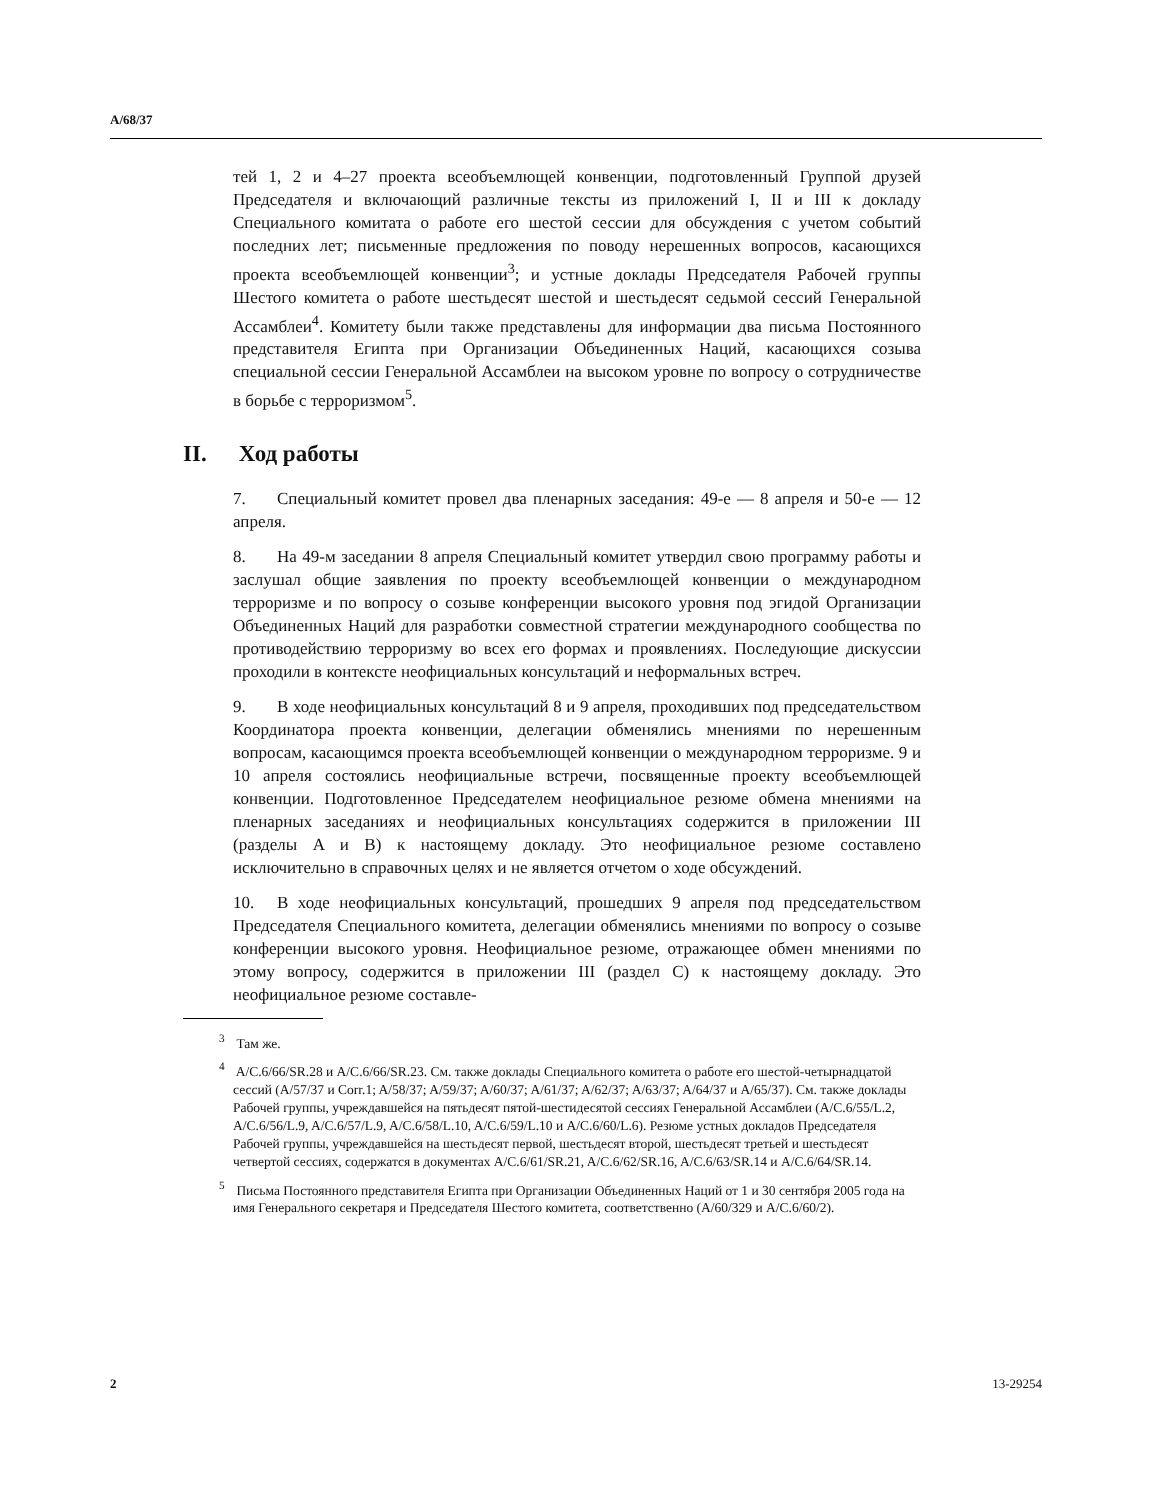A/68/37
тей 1, 2 и 4–27 проекта всеобъемлющей конвенции, подготовленный Группой друзей Председателя и включающий различные тексты из приложений I, II и III к докладу Специального комитата о работе его шестой сессии для обсуждения с учетом событий последних лет; письменные предложения по поводу нерешенных вопросов, касающихся проекта всеобъемлющей конвенции<sup>3</sup>; и устные доклады Председателя Рабочей группы Шестого комитета о работе шестьдесят шестой и шестьдесят седьмой сессий Генеральной Ассамблеи<sup>4</sup>. Комитету были также представлены для информации два письма Постоянного представителя Египта при Организации Объединенных Наций, касающихся созыва специальной сессии Генеральной Ассамблеи на высоком уровне по вопросу о сотрудничестве в борьбе с терроризмом<sup>5</sup>.
II. Ход работы
7. Специальный комитет провел два пленарных заседания: 49-е — 8 апреля и 50-е — 12 апреля.
8. На 49-м заседании 8 апреля Специальный комитет утвердил свою программу работы и заслушал общие заявления по проекту всеобъемлющей конвенции о международном терроризме и по вопросу о созыве конференции высокого уровня под эгидой Организации Объединенных Наций для разработки совместной стратегии международного сообщества по противодействию терроризму во всех его формах и проявлениях. Последующие дискуссии проходили в контексте неофициальных консультаций и неформальных встреч.
9. В ходе неофициальных консультаций 8 и 9 апреля, проходивших под председательством Координатора проекта конвенции, делегации обменялись мнениями по нерешенным вопросам, касающимся проекта всеобъемлющей конвенции о международном терроризме. 9 и 10 апреля состоялись неофициальные встречи, посвященные проекту всеобъемлющей конвенции. Подготовленное Председателем неофициальное резюме обмена мнениями на пленарных заседаниях и неофициальных консультациях содержится в приложении III (разделы A и B) к настоящему докладу. Это неофициальное резюме составлено исключительно в справочных целях и не является отчетом о ходе обсуждений.
10. В ходе неофициальных консультаций, прошедших 9 апреля под председательством Председателя Специального комитета, делегации обменялись мнениями по вопросу о созыве конференции высокого уровня. Неофициальное резюме, отражающее обмен мнениями по этому вопросу, содержится в приложении III (раздел С) к настоящему докладу. Это неофициальное резюме составле-
<sup>3</sup> Там же.
<sup>4</sup> A/C.6/66/SR.28 и A/C.6/66/SR.23. См. также доклады Специального комитета о работе его шестой-четырнадцатой сессий (A/57/37 и Corr.1; A/58/37; A/59/37; A/60/37; A/61/37; A/62/37; A/63/37; A/64/37 и A/65/37). См. также доклады Рабочей группы, учреждавшейся на пятьдесят пятой-шестидесятой сессиях Генеральной Ассамблеи (A/C.6/55/L.2, A/C.6/56/L.9, A/C.6/57/L.9, A/C.6/58/L.10, A/C.6/59/L.10 и A/C.6/60/L.6). Резюме устных докладов Председателя Рабочей группы, учреждавшейся на шестьдесят первой, шестьдесят второй, шестьдесят третьей и шестьдесят четвертой сессиях, содержатся в документах A/C.6/61/SR.21, A/C.6/62/SR.16, A/C.6/63/SR.14 и A/C.6/64/SR.14.
<sup>5</sup> Письма Постоянного представителя Египта при Организации Объединенных Наций от 1 и 30 сентября 2005 года на имя Генерального секретаря и Председателя Шестого комитета, соответственно (A/60/329 и A/C.6/60/2).
2 13-29254